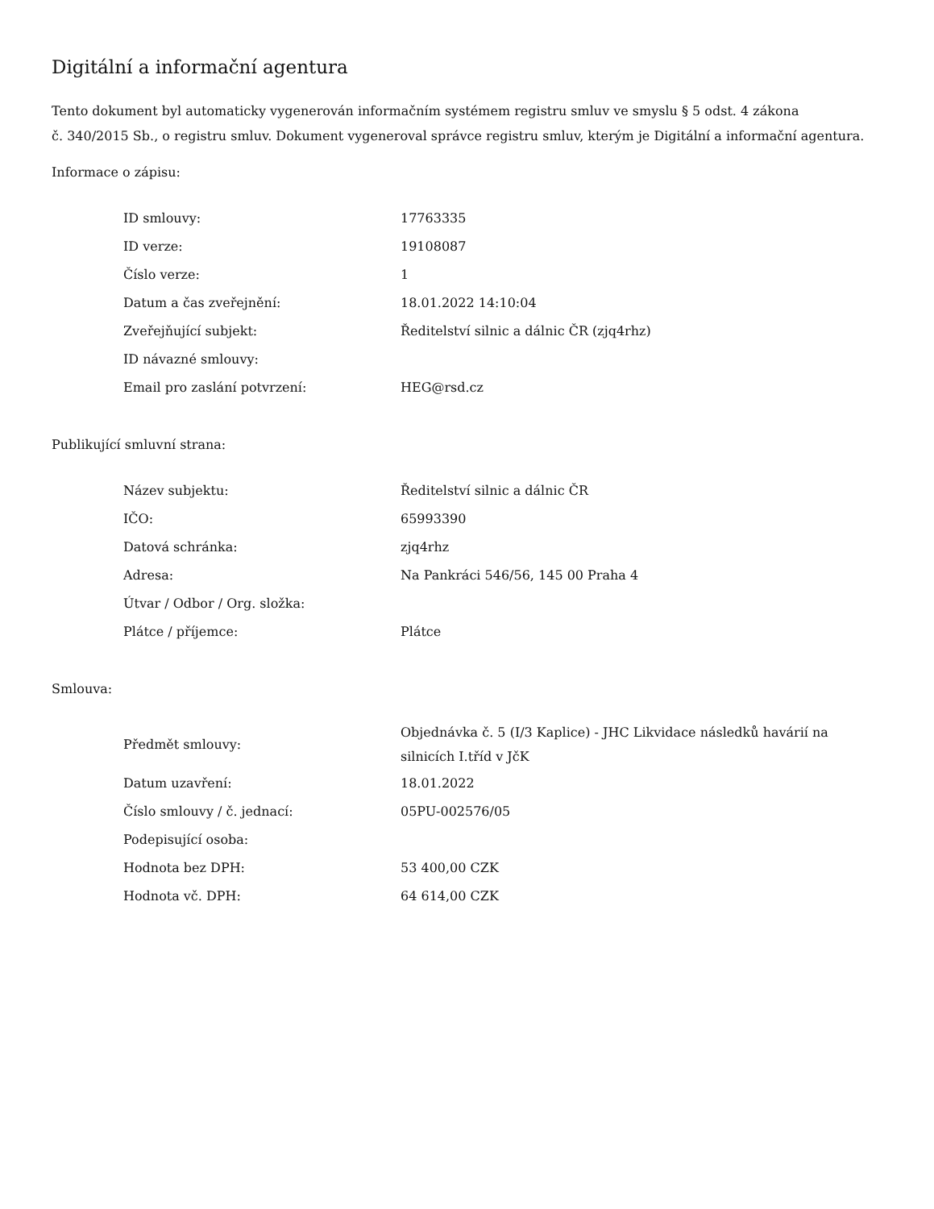Digitální a informační agentura
Tento dokument byl automaticky vygenerován informačním systémem registru smluv ve smyslu § 5 odst. 4 zákona
č. 340/2015 Sb., o registru smluv. Dokument vygeneroval správce registru smluv, kterým je Digitální a informační agentura.
Informace o zápisu:
| ID smlouvy: | 17763335 |
| ID verze: | 19108087 |
| Číslo verze: | 1 |
| Datum a čas zveřejnění: | 18.01.2022 14:10:04 |
| Zveřejňující subjekt: | Ředitelství silnic a dálnic ČR (zjq4rhz) |
| ID návazné smlouvy: | |
| Email pro zaslání potvrzení: | HEG@rsd.cz |
Publikující smluvní strana:
| Název subjektu: | Ředitelství silnic a dálnic ČR |
| IČO: | 65993390 |
| Datová schránka: | zjq4rhz |
| Adresa: | Na Pankráci 546/56, 145 00 Praha 4 |
| Útvar / Odbor / Org. složka: | |
| Plátce / příjemce: | Plátce |
Smlouva:
| Předmět smlouvy: | Objednávka č. 5 (I/3 Kaplice) - JHC Likvidace následků havárií na silnicích I.tříd v JčK |
| Datum uzavření: | 18.01.2022 |
| Číslo smlouvy / č. jednací: | 05PU-002576/05 |
| Podepisující osoba: | |
| Hodnota bez DPH: | 53 400,00 CZK |
| Hodnota vč. DPH: | 64 614,00 CZK |